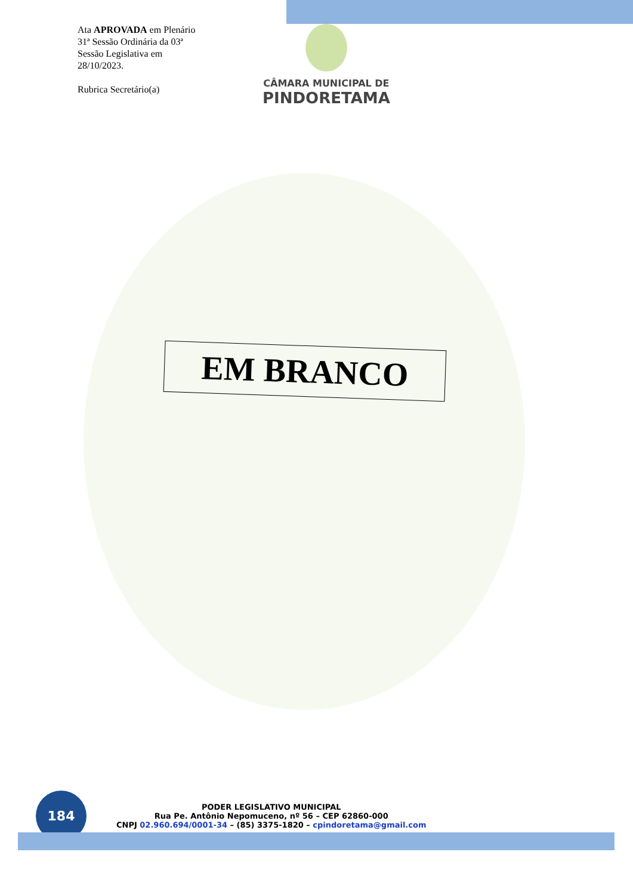Ata APROVADA em Plenário
31ª Sessão Ordinária da 03ª
Sessão Legislativa em
28/10/2023.
Rubrica Secretário(a)
CÂMARA MUNICIPAL DE
PINDORETAMA
EM BRANCO
184
PODER LEGISLATIVO MUNICIPAL
Rua Pe. Antônio Nepomuceno, nº 56 – CEP 62860-000
CNPJ 02.960.694/0001-34 – (85) 3375-1820 – cpindoretama@gmail.com